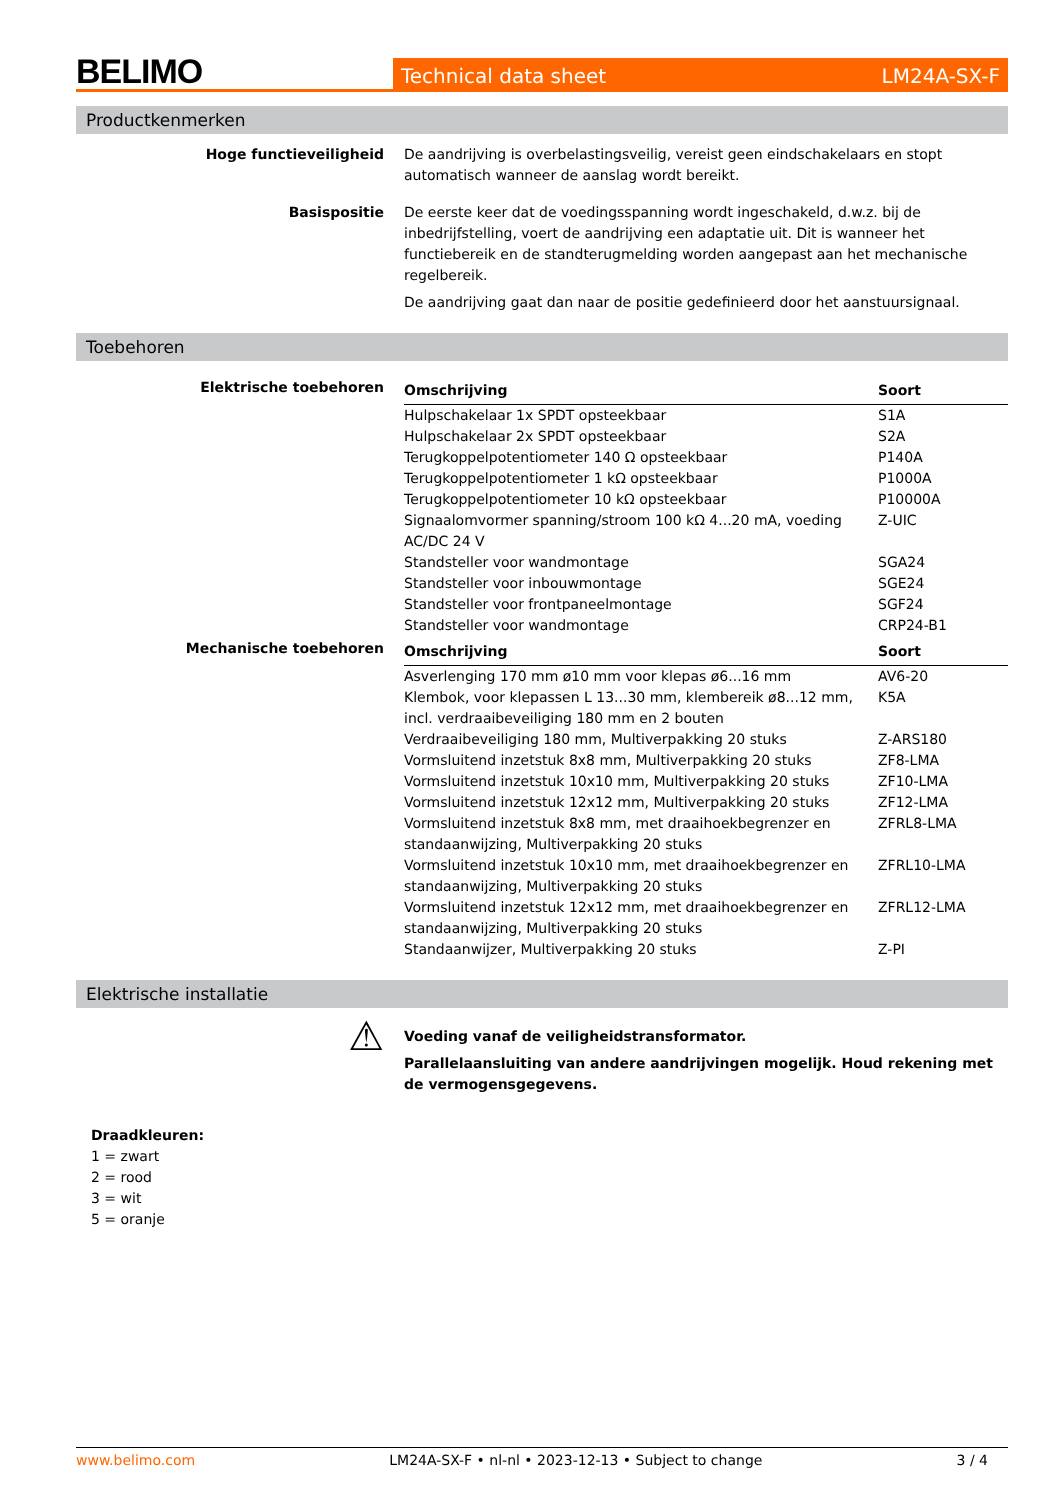BELIMO
Technical data sheet LM24A-SX-F
Productkenmerken
Hoge functieveiligheid De aandrijving is overbelastingsveilig, vereist geen eindschakelaars en stopt automatisch wanneer de aanslag wordt bereikt.
Basispositie De eerste keer dat de voedingsspanning wordt ingeschakeld, d.w.z. bij de inbedrijfstelling, voert de aandrijving een adaptatie uit. Dit is wanneer het functiebereik en de standterugmelding worden aangepast aan het mechanische regelbereik.
De aandrijving gaat dan naar de positie gedefinieerd door het aanstuursignaal.
Toebehoren
Elektrische toebehoren
| Omschrijving | Soort |
| --- | --- |
| Hulpschakelaar 1x SPDT opsteekbaar | S1A |
| Hulpschakelaar 2x SPDT opsteekbaar | S2A |
| Terugkoppelpotentiometer 140 Ω opsteekbaar | P140A |
| Terugkoppelpotentiometer 1 kΩ opsteekbaar | P1000A |
| Terugkoppelpotentiometer 10 kΩ opsteekbaar | P10000A |
| Signaalomvormer spanning/stroom 100 kΩ 4...20 mA, voeding AC/DC 24 V | Z-UIC |
| Standsteller voor wandmontage | SGA24 |
| Standsteller voor inbouwmontage | SGE24 |
| Standsteller voor frontpaneelmontage | SGF24 |
| Standsteller voor wandmontage | CRP24-B1 |
Mechanische toebehoren
| Omschrijving | Soort |
| --- | --- |
| Asverlenging 170 mm ø10 mm voor klepas ø6...16 mm | AV6-20 |
| Klembok, voor klepassen L 13...30 mm, klembereik ø8...12 mm, incl. verdraaibeveiliging 180 mm en 2 bouten | K5A |
| Verdraaibeveiliging 180 mm, Multiverpakking 20 stuks | Z-ARS180 |
| Vormsluitend inzetstuk 8x8 mm, Multiverpakking 20 stuks | ZF8-LMA |
| Vormsluitend inzetstuk 10x10 mm, Multiverpakking 20 stuks | ZF10-LMA |
| Vormsluitend inzetstuk 12x12 mm, Multiverpakking 20 stuks | ZF12-LMA |
| Vormsluitend inzetstuk 8x8 mm, met draaihoekbegrenzer en standaanwijzing, Multiverpakking 20 stuks | ZFRL8-LMA |
| Vormsluitend inzetstuk 10x10 mm, met draaihoekbegrenzer en standaanwijzing, Multiverpakking 20 stuks | ZFRL10-LMA |
| Vormsluitend inzetstuk 12x12 mm, met draaihoekbegrenzer en standaanwijzing, Multiverpakking 20 stuks | ZFRL12-LMA |
| Standaanwijzer, Multiverpakking 20 stuks | Z-PI |
Elektrische installatie
⚠
Voeding vanaf de veiligheidstransformator.
Parallelaansluiting van andere aandrijvingen mogelijk. Houd rekening met de vermogensgegevens.
Draadkleuren:
1 = zwart
2 = rood
3 = wit
5 = oranje
www.belimo.com LM24A-SX-F • nl-nl • 2023-12-13 • Subject to change 3 / 4